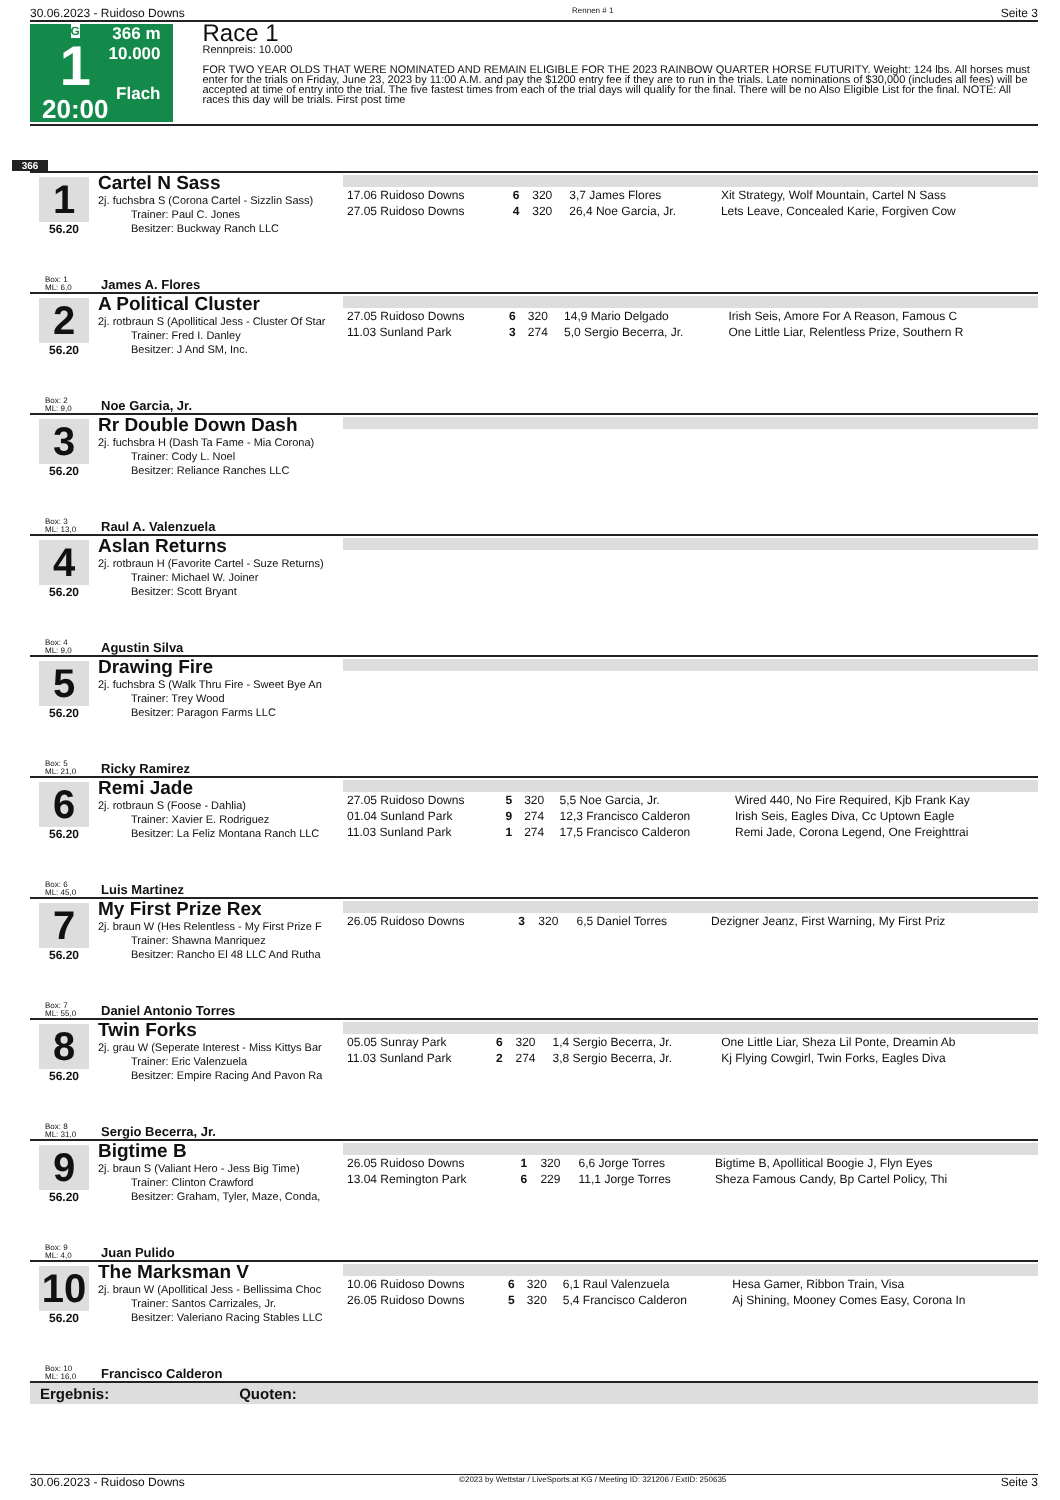30.06.2023 - Ruidoso Downs Rennen # 1 Seite 3
G
1
20:00
366 m
10.000
Flach
Race 1
Rennpreis: 10.000
FOR TWO YEAR OLDS THAT WERE NOMINATED AND REMAIN ELIGIBLE FOR THE 2023 RAINBOW QUARTER HORSE FUTURITY. Weight: 124 lbs. All horses must enter for the trials on Friday, June 23, 2023 by 11:00 A.M. and pay the $1200 entry fee if they are to run in the trials. Late nominations of $30,000 (includes all fees) will be accepted at time of entry into the trial. The five fastest times from each of the trial days will qualify for the final. There will be no Also Eligible List for the final. NOTE: All races this day will be trials. First post time
366
1
56.20
Cartel N Sass
2j. fuchsbra S (Corona Cartel - Sizzlin Sass)
   Trainer: Paul C. Jones
   Besitzer: Buckway Ranch LLC
| 17.06 Ruidoso Downs | 6 | 320 | 3,7 James Flores | Xit Strategy, Wolf Mountain, Cartel N Sass |
| 27.05 Ruidoso Downs | 4 | 320 | 26,4 Noe Garcia, Jr. | Lets Leave, Concealed Karie, Forgiven Cow |
Box: 1
ML: 6,0 James A. Flores
2
56.20
A Political Cluster
2j. rotbraun S (Apollitical Jess - Cluster Of Star
   Trainer: Fred I. Danley
   Besitzer: J And SM, Inc.
| 27.05 Ruidoso Downs | 6 | 320 | 14,9 Mario Delgado | Irish Seis, Amore For A Reason, Famous C |
| 11.03 Sunland Park | 3 | 274 | 5,0 Sergio Becerra, Jr. | One Little Liar, Relentless Prize, Southern R |
Box: 2
ML: 9,0 Noe Garcia, Jr.
3
56.20
Rr Double Down Dash
2j. fuchsbra H (Dash Ta Fame - Mia Corona)
   Trainer: Cody L. Noel
   Besitzer: Reliance Ranches LLC
Box: 3
ML: 13,0 Raul A. Valenzuela
4
56.20
Aslan Returns
2j. rotbraun H (Favorite Cartel - Suze Returns)
   Trainer: Michael W. Joiner
   Besitzer: Scott Bryant
Box: 4
ML: 9,0 Agustin Silva
5
56.20
Drawing Fire
2j. fuchsbra S (Walk Thru Fire - Sweet Bye An
   Trainer: Trey Wood
   Besitzer: Paragon Farms LLC
Box: 5
ML: 21,0 Ricky Ramirez
6
56.20
Remi Jade
2j. rotbraun S (Foose - Dahlia)
   Trainer: Xavier E. Rodriguez
   Besitzer: La Feliz Montana Ranch LLC
| 27.05 Ruidoso Downs | 5 | 320 | 5,5 Noe Garcia, Jr. | Wired 440, No Fire Required, Kjb Frank Kay |
| 01.04 Sunland Park | 9 | 274 | 12,3 Francisco Calderon | Irish Seis, Eagles Diva, Cc Uptown Eagle |
| 11.03 Sunland Park | 1 | 274 | 17,5 Francisco Calderon | Remi Jade, Corona Legend, One Freighttrai |
Box: 6
ML: 45,0 Luis Martinez
7
56.20
My First Prize Rex
2j. braun W (Hes Relentless - My First Prize F
   Trainer: Shawna Manriquez
   Besitzer: Rancho El 48 LLC And Rutha
| 26.05 Ruidoso Downs | 3 | 320 | 6,5 Daniel Torres | Dezigner Jeanz, First Warning, My First Priz |
Box: 7
ML: 55,0 Daniel Antonio Torres
8
56.20
Twin Forks
2j. grau W (Seperate Interest - Miss Kittys Bar
   Trainer: Eric Valenzuela
   Besitzer: Empire Racing And Pavon Ra
| 05.05 Sunray Park | 6 | 320 | 1,4 Sergio Becerra, Jr. | One Little Liar, Sheza Lil Ponte, Dreamin Ab |
| 11.03 Sunland Park | 2 | 274 | 3,8 Sergio Becerra, Jr. | Kj Flying Cowgirl, Twin Forks, Eagles Diva |
Box: 8
ML: 31,0 Sergio Becerra, Jr.
9
56.20
Bigtime B
2j. braun S (Valiant Hero - Jess Big Time)
   Trainer: Clinton Crawford
   Besitzer: Graham, Tyler, Maze, Conda,
| 26.05 Ruidoso Downs | 1 | 320 | 6,6 Jorge Torres | Bigtime B, Apollitical Boogie J, Flyn Eyes |
| 13.04 Remington Park | 6 | 229 | 11,1 Jorge Torres | Sheza Famous Candy, Bp Cartel Policy, Thi |
Box: 9
ML: 4,0 Juan Pulido
10
56.20
The Marksman V
2j. braun W (Apollitical Jess - Bellissima Choc
   Trainer: Santos Carrizales, Jr.
   Besitzer: Valeriano Racing Stables LLC
| 10.06 Ruidoso Downs | 6 | 320 | 6,1 Raul Valenzuela | Hesa Gamer, Ribbon Train, Visa |
| 26.05 Ruidoso Downs | 5 | 320 | 5,4 Francisco Calderon | Aj Shining, Mooney Comes Easy, Corona In |
Box: 10
ML: 16,0 Francisco Calderon
Ergebnis: Quoten:
30.06.2023 - Ruidoso Downs ©2023 by Wettstar / LiveSports.at KG / Meeting ID: 321206 / ExtID: 250635 Seite 3